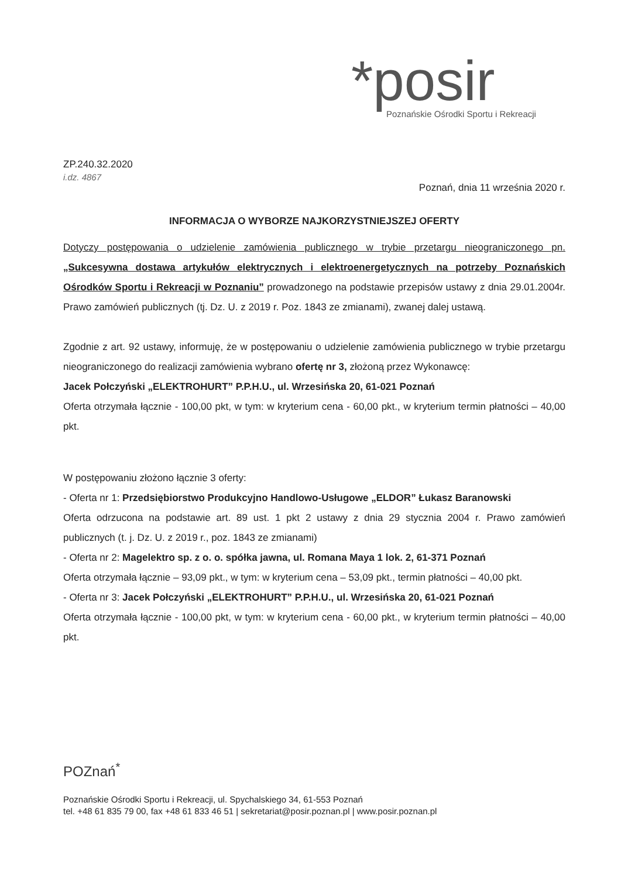*posir
Poznańskie Ośrodki Sportu i Rekreacji
ZP.240.32.2020
i.dz. 4867
Poznań, dnia 11 września 2020 r.
INFORMACJA O WYBORZE NAJKORZYSTNIEJSZEJ OFERTY
Dotyczy postępowania o udzielenie zamówienia publicznego w trybie przetargu nieograniczonego pn. „Sukcesywna dostawa artykułów elektrycznych i elektroenergetycznych na potrzeby Poznańskich Ośrodków Sportu i Rekreacji w Poznaniu” prowadzonego na podstawie przepisów ustawy z dnia 29.01.2004r. Prawo zamówień publicznych (tj. Dz. U. z 2019 r. Poz. 1843 ze zmianami), zwanej dalej ustawą.
Zgodnie z art. 92 ustawy, informuję, że w postępowaniu o udzielenie zamówienia publicznego w trybie przetargu nieograniczonego do realizacji zamówienia wybrano ofertę nr 3, złożoną przez Wykonawcę:
Jacek Połczyński „ELEKTROHURT” P.P.H.U., ul. Wrzesińska 20, 61-021 Poznań
Oferta otrzymała łącznie - 100,00 pkt, w tym: w kryterium cena - 60,00 pkt., w kryterium termin płatności – 40,00 pkt.
W postępowaniu złożono łącznie 3 oferty:
- Oferta nr 1: Przedsiębiorstwo Produkcyjno Handlowo-Usługowe „ELDOR” Łukasz Baranowski
Oferta odrzucona na podstawie art. 89 ust. 1 pkt 2 ustawy z dnia 29 stycznia 2004 r. Prawo zamówień publicznych (t. j. Dz. U. z 2019 r., poz. 1843 ze zmianami)
- Oferta nr 2: Magelektro sp. z o. o. spółka jawna, ul. Romana Maya 1 lok. 2, 61-371 Poznań
Oferta otrzymała łącznie – 93,09 pkt., w tym: w kryterium cena – 53,09 pkt., termin płatności – 40,00 pkt.
- Oferta nr 3: Jacek Połczyński „ELEKTROHURT” P.P.H.U., ul. Wrzesińska 20, 61-021 Poznań
Oferta otrzymała łącznie - 100,00 pkt, w tym: w kryterium cena - 60,00 pkt., w kryterium termin płatności – 40,00 pkt.
POZnań<sup>*</sup>
Poznańskie Ośrodki Sportu i Rekreacji, ul. Spychalskiego 34, 61-553 Poznań
tel. +48 61 835 79 00, fax +48 61 833 46 51 | sekretariat@posir.poznan.pl | www.posir.poznan.pl